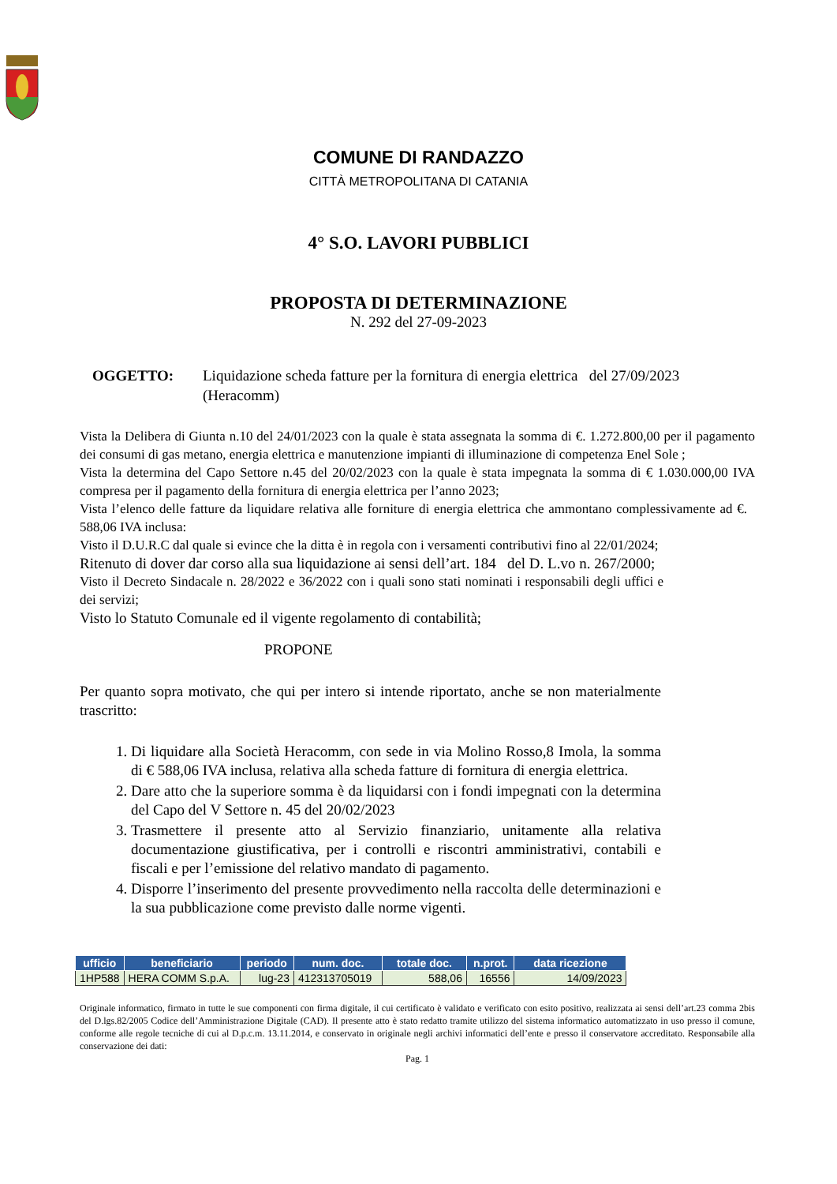COMUNE DI RANDAZZO
CITTÀ METROPOLITANA DI CATANIA
4° S.O. LAVORI PUBBLICI
PROPOSTA DI DETERMINAZIONE
N. 292 del 27-09-2023
OGGETTO: Liquidazione scheda fatture per la fornitura di energia elettrica del 27/09/2023 (Heracomm)
Vista la Delibera di Giunta n.10 del 24/01/2023 con la quale è stata assegnata la somma di €. 1.272.800,00 per il pagamento dei consumi di gas metano, energia elettrica e manutenzione impianti di illuminazione di competenza Enel Sole ;
Vista la determina del Capo Settore n.45 del 20/02/2023 con la quale è stata impegnata la somma di € 1.030.000,00 IVA compresa per il pagamento della fornitura di energia elettrica per l’anno 2023;
Vista l’elenco delle fatture da liquidare relativa alle forniture di energia elettrica che ammontano complessivamente ad €. 588,06 IVA inclusa:
Visto il D.U.R.C dal quale si evince che la ditta è in regola con i versamenti contributivi fino al 22/01/2024;
Ritenuto di dover dar corso alla sua liquidazione ai sensi dell’art. 184 del D. L.vo n. 267/2000;
Visto il Decreto Sindacale n. 28/2022 e 36/2022 con i quali sono stati nominati i responsabili degli uffici e dei servizi;
Visto lo Statuto Comunale ed il vigente regolamento di contabilità;
PROPONE
Per quanto sopra motivato, che qui per intero si intende riportato, anche se non materialmente trascritto:
1. Di liquidare alla Società Heracomm, con sede in via Molino Rosso,8 Imola, la somma di € 588,06 IVA inclusa, relativa alla scheda fatture di fornitura di energia elettrica.
2. Dare atto che la superiore somma è da liquidarsi con i fondi impegnati con la determina del Capo del V Settore n. 45 del 20/02/2023
3. Trasmettere il presente atto al Servizio finanziario, unitamente alla relativa documentazione giustificativa, per i controlli e riscontri amministrativi, contabili e fiscali e per l’emissione del relativo mandato di pagamento.
4. Disporre l’inserimento del presente provvedimento nella raccolta delle determinazioni e la sua pubblicazione come previsto dalle norme vigenti.
| ufficio | beneficiario | periodo | num. doc. | totale doc. | n.prot. | data ricezione |
| --- | --- | --- | --- | --- | --- | --- |
| 1HP588 | HERA COMM S.p.A. | lug-23 | 412313705019 | 588,06 | 16556 | 14/09/2023 |
Originale informatico, firmato in tutte le sue componenti con firma digitale, il cui certificato è validato e verificato con esito positivo, realizzata ai sensi dell’art.23 comma 2bis del D.lgs.82/2005 Codice dell’Amministrazione Digitale (CAD). Il presente atto è stato redatto tramite utilizzo del sistema informatico automatizzato in uso presso il comune, conforme alle regole tecniche di cui al D.p.c.m. 13.11.2014, e conservato in originale negli archivi informatici dell’ente e presso il conservatore accreditato. Responsabile alla conservazione dei dati:
Pag. 1